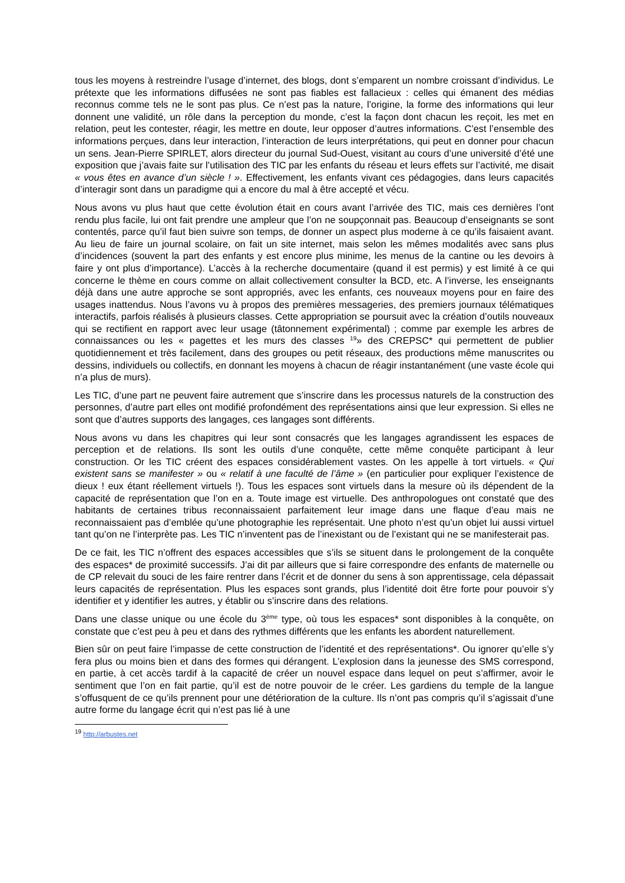tous les moyens à restreindre l’usage d’internet, des blogs, dont s’emparent un nombre croissant d’individus. Le prétexte que les informations diffusées ne sont pas fiables est fallacieux : celles qui émanent des médias reconnus comme tels ne le sont pas plus. Ce n’est pas la nature, l’origine, la forme des informations qui leur donnent une validité, un rôle dans la perception du monde, c’est la façon dont chacun les reçoit, les met en relation, peut les contester, réagir, les mettre en doute, leur opposer d’autres informations. C’est l’ensemble des informations perçues, dans leur interaction, l’interaction de leurs interprétations, qui peut en donner pour chacun un sens. Jean-Pierre SPIRLET, alors directeur du journal Sud-Ouest, visitant au cours d’une université d’été une exposition que j’avais faite sur l’utilisation des TIC par les enfants du réseau et leurs effets sur l’activité, me disait « vous êtes en avance d’un siècle ! ». Effectivement, les enfants vivant ces pédagogies, dans leurs capacités d’interagir sont dans un paradigme qui a encore du mal à être accepté et vécu.
Nous avons vu plus haut que cette évolution était en cours avant l’arrivée des TIC, mais ces dernières l’ont rendu plus facile, lui ont fait prendre une ampleur que l’on ne soupçonnait pas. Beaucoup d’enseignants se sont contentés, parce qu’il faut bien suivre son temps, de donner un aspect plus moderne à ce qu’ils faisaient avant. Au lieu de faire un journal scolaire, on fait un site internet, mais selon les mêmes modalités avec sans plus d’incidences (souvent la part des enfants y est encore plus minime, les menus de la cantine ou les devoirs à faire y ont plus d’importance). L’accès à la recherche documentaire (quand il est permis) y est limité à ce qui concerne le thème en cours comme on allait collectivement consulter la BCD, etc. A l’inverse, les enseignants déjà dans une autre approche se sont appropriés, avec les enfants, ces nouveaux moyens pour en faire des usages inattendus. Nous l’avons vu à propos des premières messageries, des premiers journaux télématiques interactifs, parfois réalisés à plusieurs classes. Cette appropriation se poursuit avec la création d’outils nouveaux qui se rectifient en rapport avec leur usage (tâtonnement expérimental) ; comme par exemple les arbres de connaissances ou les « pagettes et les murs des classes <sup>19</sup>» des CREPSC* qui permettent de publier quotidiennement et très facilement, dans des groupes ou petit réseaux, des productions même manuscrites ou dessins, individuels ou collectifs, en donnant les moyens à chacun de réagir instantanément (une vaste école qui n’a plus de murs).
Les TIC, d’une part ne peuvent faire autrement que s’inscrire dans les processus naturels de la construction des personnes, d’autre part elles ont modifié profondément des représentations ainsi que leur expression. Si elles ne sont que d’autres supports des langages, ces langages sont différents.
Nous avons vu dans les chapitres qui leur sont consacrés que les langages agrandissent les espaces de perception et de relations. Ils sont les outils d’une conquête, cette même conquête participant à leur construction. Or les TIC créent des espaces considérablement vastes. On les appelle à tort virtuels. « Qui existent sans se manifester » ou « relatif à une faculté de l’âme » (en particulier pour expliquer l’existence de dieux ! eux étant réellement virtuels !). Tous les espaces sont virtuels dans la mesure où ils dépendent de la capacité de représentation que l’on en a. Toute image est virtuelle. Des anthropologues ont constaté que des habitants de certaines tribus reconnaissaient parfaitement leur image dans une flaque d’eau mais ne reconnaissaient pas d’emblée qu’une photographie les représentait. Une photo n’est qu’un objet lui aussi virtuel tant qu’on ne l’interprète pas. Les TIC n’inventent pas de l’inexistant ou de l’existant qui ne se manifesterait pas.
De ce fait, les TIC n’offrent des espaces accessibles que s’ils se situent dans le prolongement de la conquête des espaces* de proximité successifs. J’ai dit par ailleurs que si faire correspondre des enfants de maternelle ou de CP relevait du souci de les faire rentrer dans l’écrit et de donner du sens à son apprentissage, cela dépassait leurs capacités de représentation. Plus les espaces sont grands, plus l’identité doit être forte pour pouvoir s’y identifier et y identifier les autres, y établir ou s’inscrire dans des relations.
Dans une classe unique ou une école du 3<sup>ème</sup> type, où tous les espaces* sont disponibles à la conquête, on constate que c’est peu à peu et dans des rythmes différents que les enfants les abordent naturellement.
Bien sûr on peut faire l’impasse de cette construction de l’identité et des représentations*. Ou ignorer qu’elle s’y fera plus ou moins bien et dans des formes qui dérangent. L’explosion dans la jeunesse des SMS correspond, en partie, à cet accès tardif à la capacité de créer un nouvel espace dans lequel on peut s’affirmer, avoir le sentiment que l’on en fait partie, qu’il est de notre pouvoir de le créer. Les gardiens du temple de la langue s’offusquent de ce qu’ils prennent pour une détérioration de la culture. Ils n’ont pas compris qu’il s’agissait d’une autre forme du langage écrit qui n’est pas lié à une
<sup>19</sup> http://arbustes.net